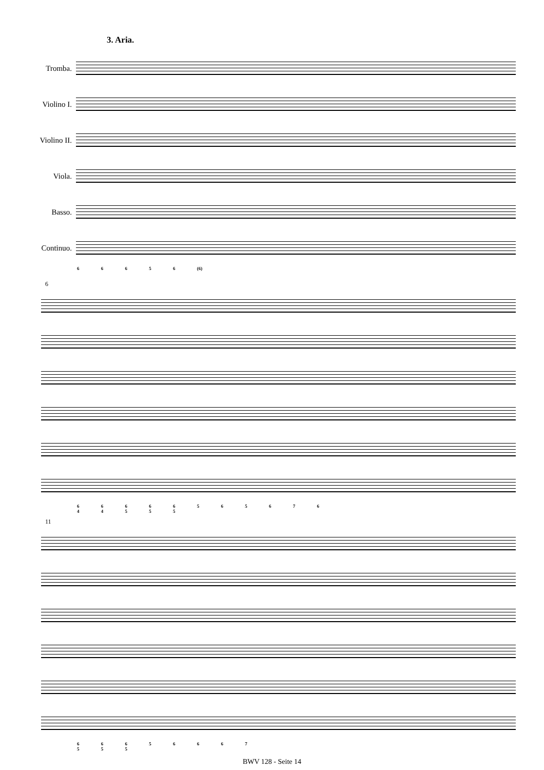3. Aria.
Tromba.
Violino I.
Violino II.
Viola.
Basso.
Continuo.
6 6 6 5 6 (6)
6
6 6 6 6 6 5 6 5 6 7 6
4 4 5 5 5
11
6 6 6 5 6 6 6 7
5 5 5
BWV 128 - Seite 14